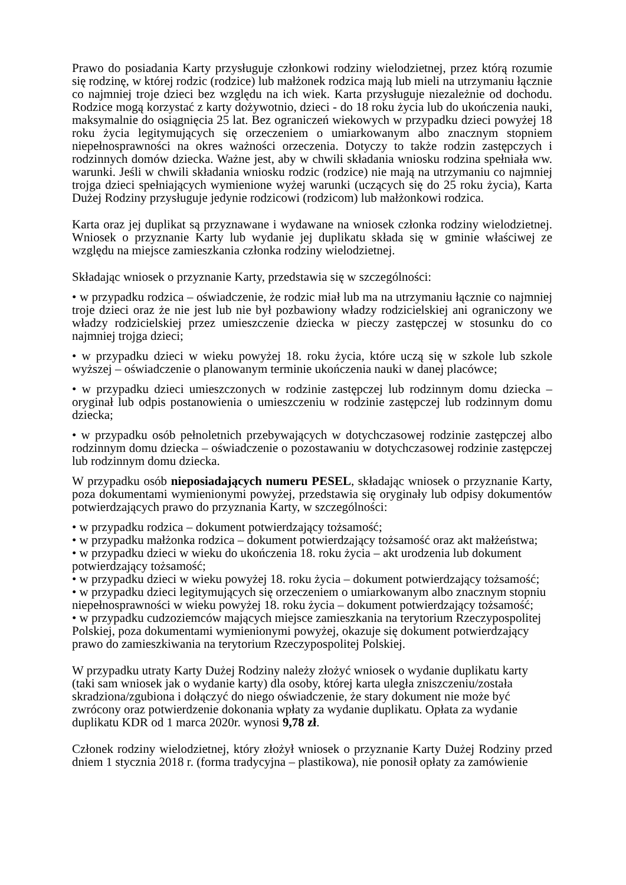Prawo do posiadania Karty przysługuje członkowi rodziny wielodzietnej, przez którą rozumie się rodzinę, w której rodzic (rodzice) lub małżonek rodzica mają lub mieli na utrzymaniu łącznie co najmniej troje dzieci bez względu na ich wiek. Karta przysługuje niezależnie od dochodu. Rodzice mogą korzystać z karty dożywotnio, dzieci - do 18 roku życia lub do ukończenia nauki, maksymalnie do osiągnięcia 25 lat. Bez ograniczeń wiekowych w przypadku dzieci powyżej 18 roku życia legitymujących się orzeczeniem o umiarkowanym albo znacznym stopniem niepełnosprawności na okres ważności orzeczenia. Dotyczy to także rodzin zastępczych i rodzinnych domów dziecka. Ważne jest, aby w chwili składania wniosku rodzina spełniała ww. warunki. Jeśli w chwili składania wniosku rodzic (rodzice) nie mają na utrzymaniu co najmniej trojga dzieci spełniających wymienione wyżej warunki (uczących się do 25 roku życia), Karta Dużej Rodziny przysługuje jedynie rodzicowi (rodzicom) lub małżonkowi rodzica.
Karta oraz jej duplikat są przyznawane i wydawane na wniosek członka rodziny wielodzietnej. Wniosek o przyznanie Karty lub wydanie jej duplikatu składa się w gminie właściwej ze względu na miejsce zamieszkania członka rodziny wielodzietnej.
Składając wniosek o przyznanie Karty, przedstawia się w szczególności:
• w przypadku rodzica – oświadczenie, że rodzic miał lub ma na utrzymaniu łącznie co najmniej troje dzieci oraz że nie jest lub nie był pozbawiony władzy rodzicielskiej ani ograniczony we władzy rodzicielskiej przez umieszczenie dziecka w pieczy zastępczej w stosunku do co najmniej trojga dzieci;
• w przypadku dzieci w wieku powyżej 18. roku życia, które uczą się w szkole lub szkole wyższej – oświadczenie o planowanym terminie ukończenia nauki w danej placówce;
• w przypadku dzieci umieszczonych w rodzinie zastępczej lub rodzinnym domu dziecka – oryginał lub odpis postanowienia o umieszczeniu w rodzinie zastępczej lub rodzinnym domu dziecka;
• w przypadku osób pełnoletnich przebywających w dotychczasowej rodzinie zastępczej albo rodzinnym domu dziecka – oświadczenie o pozostawaniu w dotychczasowej rodzinie zastępczej lub rodzinnym domu dziecka.
W przypadku osób nieposiadających numeru PESEL, składając wniosek o przyznanie Karty, poza dokumentami wymienionymi powyżej, przedstawia się oryginały lub odpisy dokumentów potwierdzających prawo do przyznania Karty, w szczególności:
• w przypadku rodzica – dokument potwierdzający tożsamość;
• w przypadku małżonka rodzica – dokument potwierdzający tożsamość oraz akt małżeństwa;
• w przypadku dzieci w wieku do ukończenia 18. roku życia – akt urodzenia lub dokument potwierdzający tożsamość;
• w przypadku dzieci w wieku powyżej 18. roku życia – dokument potwierdzający tożsamość;
• w przypadku dzieci legitymujących się orzeczeniem o umiarkowanym albo znacznym stopniu niepełnosprawności w wieku powyżej 18. roku życia – dokument potwierdzający tożsamość;
• w przypadku cudzoziemców mających miejsce zamieszkania na terytorium Rzeczypospolitej Polskiej, poza dokumentami wymienionymi powyżej, okazuje się dokument potwierdzający prawo do zamieszkiwania na terytorium Rzeczypospolitej Polskiej.
W przypadku utraty Karty Dużej Rodziny należy złożyć wniosek o wydanie duplikatu karty (taki sam wniosek jak o wydanie karty) dla osoby, której karta uległa zniszczeniu/została skradziona/zgubiona i dołączyć do niego oświadczenie, że stary dokument nie może być zwrócony oraz potwierdzenie dokonania wpłaty za wydanie duplikatu. Opłata za wydanie duplikatu KDR od 1 marca 2020r. wynosi 9,78 zł.
Członek rodziny wielodzietnej, który złożył wniosek o przyznanie Karty Dużej Rodziny przed dniem 1 stycznia 2018 r. (forma tradycyjna – plastikowa), nie ponosił opłaty za zamówienie